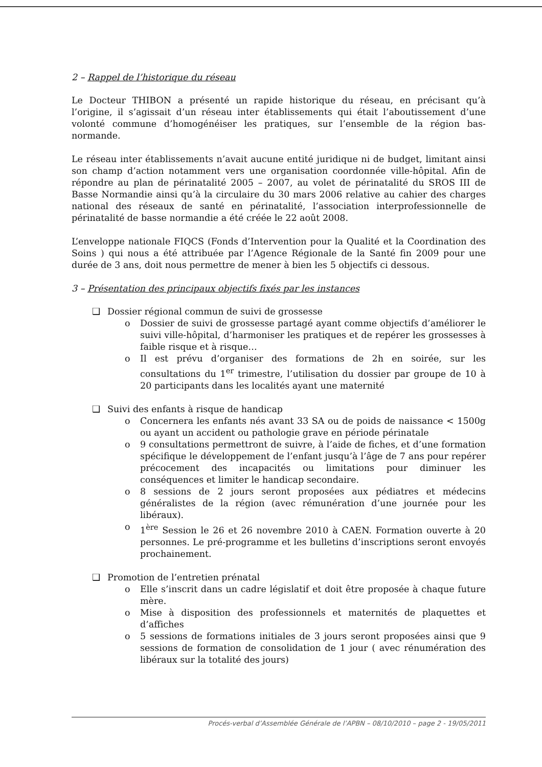2 – Rappel de l’historique du réseau
Le Docteur THIBON a présenté un rapide historique du réseau, en précisant qu’à l’origine, il s’agissait d’un réseau inter établissements qui était l’aboutissement d’une volonté commune d’homogénéiser les pratiques, sur l’ensemble de la région bas-normande.
Le réseau inter établissements n’avait aucune entité juridique ni de budget, limitant ainsi son champ d’action notamment vers une organisation coordonnée ville-hôpital. Afin de répondre au plan de périnatalité 2005 – 2007, au volet de périnatalité du SROS III de Basse Normandie ainsi qu’à la circulaire du 30 mars 2006 relative au cahier des charges national des réseaux de santé en périnatalité, l’association interprofessionnelle de périnatalité de basse normandie a été créée le 22 août 2008.
L’enveloppe nationale FIQCS (Fonds d’Intervention pour la Qualité et la Coordination des Soins ) qui nous a été attribuée par l’Agence Régionale de la Santé fin 2009 pour une durée de 3 ans, doit nous permettre de mener à bien les 5 objectifs ci dessous.
3 – Présentation des principaux objectifs fixés par les instances
❑ Dossier régional commun de suivi de grossesse
o Dossier de suivi de grossesse partagé ayant comme objectifs d’améliorer le suivi ville-hôpital, d’harmoniser les pratiques et de repérer les grossesses à faible risque et à risque…
o Il est prévu d’organiser des formations de 2h en soirée, sur les consultations du 1<sup>er</sup> trimestre, l’utilisation du dossier par groupe de 10 à 20 participants dans les localités ayant une maternité
❑ Suivi des enfants à risque de handicap
o Concernera les enfants nés avant 33 SA ou de poids de naissance < 1500g ou ayant un accident ou pathologie grave en période périnatale
o 9 consultations permettront de suivre, à l’aide de fiches, et d’une formation spécifique le développement de l’enfant jusqu’à l’âge de 7 ans pour repérer précocement des incapacités ou limitations pour diminuer les conséquences et limiter le handicap secondaire.
o 8 sessions de 2 jours seront proposées aux pédiatres et médecins généralistes de la région (avec rémunération d’une journée pour les libéraux).
o 1<sup>ère</sup> Session le 26 et 26 novembre 2010 à CAEN. Formation ouverte à 20 personnes. Le pré-programme et les bulletins d’inscriptions seront envoyés prochainement.
❑ Promotion de l’entretien prénatal
o Elle s’inscrit dans un cadre législatif et doit être proposée à chaque future mère.
o Mise à disposition des professionnels et maternités de plaquettes et d’affiches
o 5 sessions de formations initiales de 3 jours seront proposées ainsi que 9 sessions de formation de consolidation de 1 jour ( avec rénumération des libéraux sur la totalité des jours)
Procés-verbal d’Assemblée Générale de l’APBN – 08/10/2010 – page 2 - 19/05/2011